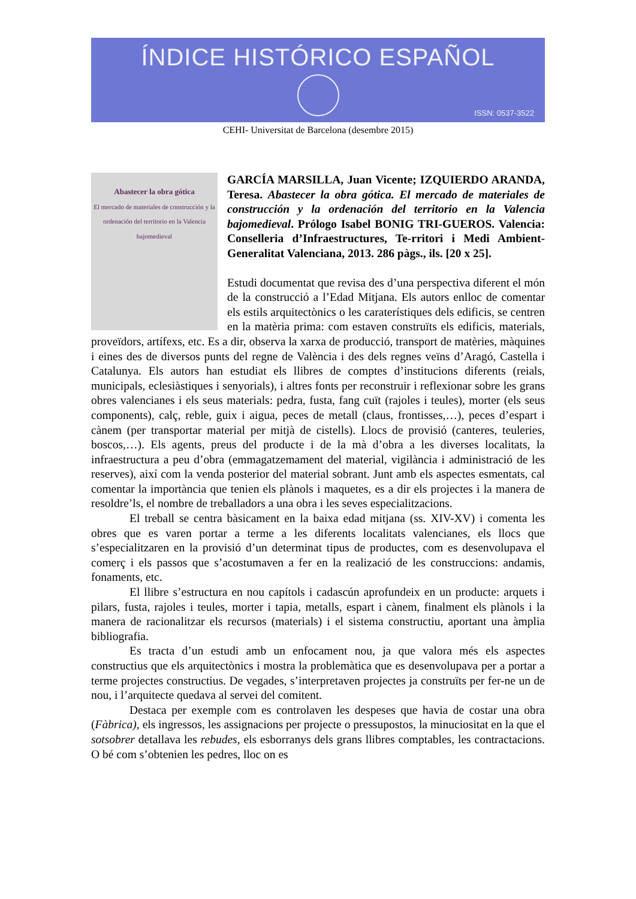ÍNDICE HISTÓRICO ESPAÑOL
ISSN: 0537-3522
CEHI- Universitat de Barcelona (desembre 2015)
Abastecer la obra gótica
El mercado de materiales de construcción y la ordenación del territorio en la Valencia bajomedieval
GARCÍA MARSILLA, Juan Vicente; IZQUIERDO ARANDA, Teresa. Abastecer la obra gótica. El mercado de materiales de construcción y la ordenación del territorio en la Valencia bajomedieval. Prólogo Isabel BONIG TRI-GUEROS. Valencia: Conselleria d’Infraestructures, Te-rritori i Medi Ambient- Generalitat Valenciana, 2013. 286 pàgs., ils. [20 x 25].
Estudi documentat que revisa des d’una perspectiva diferent el món de la construcció a l’Edad Mitjana. Els autors enlloc de comentar els estils arquitectònics o les caraterístiques dels edificis, se centren en la matèria prima: com estaven construïts els edificis, materials, proveïdors, artífexs, etc. Es a dir, observa la xarxa de producció, transport de matèries, màquines i eines des de diversos punts del regne de València i des dels regnes veïns d’Aragó, Castella i Catalunya. Els autors han estudiat els llibres de comptes d’institucions diferents (reials, municipals, eclesiàstiques i senyorials), i altres fonts per reconstruir i reflexionar sobre les grans obres valencianes i els seus materials: pedra, fusta, fang cuït (rajoles i teules), morter (els seus components), calç, reble, guix i aigua, peces de metall (claus, frontisses,…), peces d’espart i cànem (per transportar material per mitjà de cistells). Llocs de provisió (canteres, teuleries, boscos,…). Els agents, preus del producte i de la mà d’obra a les diverses localitats, la infraestructura a peu d’obra (emmagatzemament del material, vigilància i administració de les reserves), així com la venda posterior del material sobrant. Junt amb els aspectes esmentats, cal comentar la importància que tenien els plànols i maquetes, es a dir els projectes i la manera de resoldre’ls, el nombre de treballadors a una obra i les seves especialitzacions.
El treball se centra bàsicament en la baixa edad mitjana (ss. XIV-XV) i comenta les obres que es varen portar a terme a les diferents localitats valencianes, els llocs que s’especialitzaren en la provisió d’un determinat tipus de productes, com es desenvolupava el comerç i els passos que s’acostumaven a fer en la realizació de les construccions: andamis, fonaments, etc.
El llibre s’estructura en nou capítols i cadascún aprofundeix en un producte: arquets i pilars, fusta, rajoles i teules, morter i tapia, metalls, espart i cànem, finalment els plànols i la manera de racionalitzar els recursos (materials) i el sistema constructiu, aportant una àmplia bibliografia.
Es tracta d’un estudi amb un enfocament nou, ja que valora més els aspectes constructius que els arquitectònics i mostra la problemàtica que es desenvolupava per a portar a terme projectes constructius. De vegades, s’interpretaven projectes ja construïts per fer-ne un de nou, i l’arquitecte quedava al servei del comitent.
Destaca per exemple com es controlaven les despeses que havia de costar una obra (Fàbrica), els ingressos, les assignacions per projecte o pressupostos, la minuciositat en la que el sotsobrer detallava les rebudes, els esborranys dels grans llibres comptables, les contractacions. O bé com s’obtenien les pedres, lloc on es